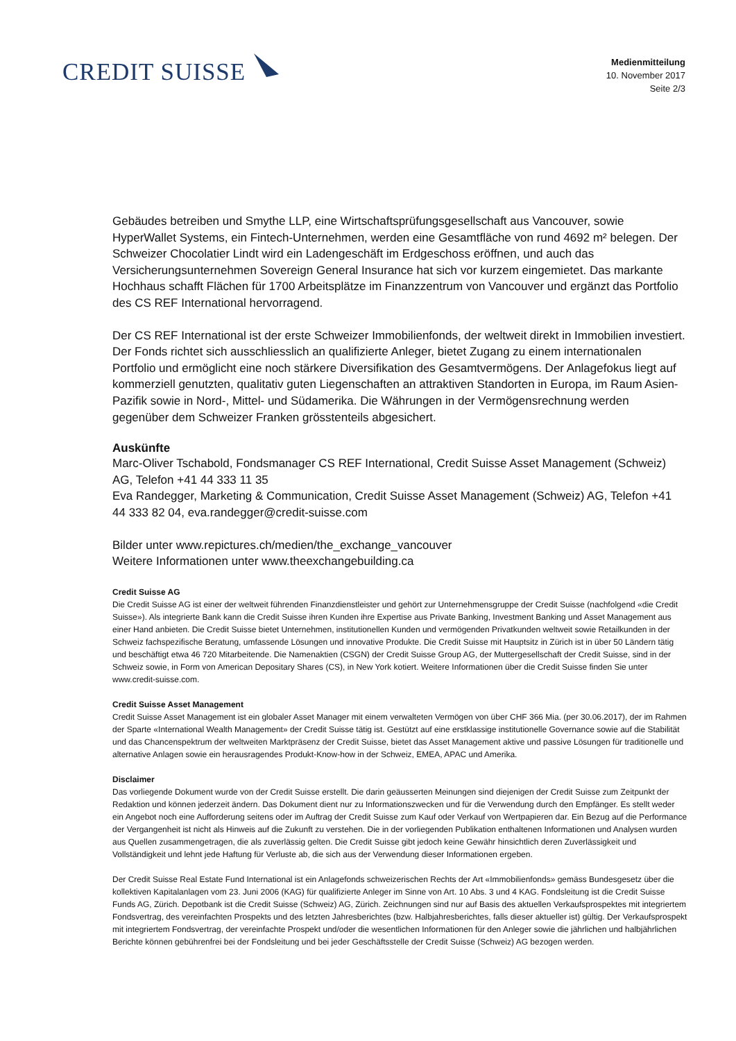CREDIT SUISSE
Medienmitteilung
10. November 2017
Seite 2/3
Gebäudes betreiben und Smythe LLP, eine Wirtschaftsprüfungsgesellschaft aus Vancouver, sowie HyperWallet Systems, ein Fintech-Unternehmen, werden eine Gesamtfläche von rund 4692 m² belegen. Der Schweizer Chocolatier Lindt wird ein Ladengeschäft im Erdgeschoss eröffnen, und auch das Versicherungsunternehmen Sovereign General Insurance hat sich vor kurzem eingemietet. Das markante Hochhaus schafft Flächen für 1700 Arbeitsplätze im Finanzzentrum von Vancouver und ergänzt das Portfolio des CS REF International hervorragend.
Der CS REF International ist der erste Schweizer Immobilienfonds, der weltweit direkt in Immobilien investiert. Der Fonds richtet sich ausschliesslich an qualifizierte Anleger, bietet Zugang zu einem internationalen Portfolio und ermöglicht eine noch stärkere Diversifikation des Gesamtvermögens. Der Anlagefokus liegt auf kommerziell genutzten, qualitativ guten Liegenschaften an attraktiven Standorten in Europa, im Raum Asien-Pazifik sowie in Nord-, Mittel- und Südamerika. Die Währungen in der Vermögensrechnung werden gegenüber dem Schweizer Franken grösstenteils abgesichert.
Auskünfte
Marc-Oliver Tschabold, Fondsmanager CS REF International, Credit Suisse Asset Management (Schweiz) AG, Telefon +41 44 333 11 35
Eva Randegger, Marketing & Communication, Credit Suisse Asset Management (Schweiz) AG, Telefon +41 44 333 82 04, eva.randegger@credit-suisse.com
Bilder unter www.repictures.ch/medien/the_exchange_vancouver
Weitere Informationen unter www.theexchangebuilding.ca
Credit Suisse AG
Die Credit Suisse AG ist einer der weltweit führenden Finanzdienstleister und gehört zur Unternehmensgruppe der Credit Suisse (nachfolgend «die Credit Suisse»). Als integrierte Bank kann die Credit Suisse ihren Kunden ihre Expertise aus Private Banking, Investment Banking und Asset Management aus einer Hand anbieten. Die Credit Suisse bietet Unternehmen, institutionellen Kunden und vermögenden Privatkunden weltweit sowie Retailkunden in der Schweiz fachspezifische Beratung, umfassende Lösungen und innovative Produkte. Die Credit Suisse mit Hauptsitz in Zürich ist in über 50 Ländern tätig und beschäftigt etwa 46 720 Mitarbeitende. Die Namenaktien (CSGN) der Credit Suisse Group AG, der Muttergesellschaft der Credit Suisse, sind in der Schweiz sowie, in Form von American Depositary Shares (CS), in New York kotiert. Weitere Informationen über die Credit Suisse finden Sie unter www.credit-suisse.com.
Credit Suisse Asset Management
Credit Suisse Asset Management ist ein globaler Asset Manager mit einem verwalteten Vermögen von über CHF 366 Mia. (per 30.06.2017), der im Rahmen der Sparte «International Wealth Management» der Credit Suisse tätig ist. Gestützt auf eine erstklassige institutionelle Governance sowie auf die Stabilität und das Chancenspektrum der weltweiten Marktpräsenz der Credit Suisse, bietet das Asset Management aktive und passive Lösungen für traditionelle und alternative Anlagen sowie ein herausragendes Produkt-Know-how in der Schweiz, EMEA, APAC und Amerika.
Disclaimer
Das vorliegende Dokument wurde von der Credit Suisse erstellt. Die darin geäusserten Meinungen sind diejenigen der Credit Suisse zum Zeitpunkt der Redaktion und können jederzeit ändern. Das Dokument dient nur zu Informationszwecken und für die Verwendung durch den Empfänger. Es stellt weder ein Angebot noch eine Aufforderung seitens oder im Auftrag der Credit Suisse zum Kauf oder Verkauf von Wertpapieren dar. Ein Bezug auf die Performance der Vergangenheit ist nicht als Hinweis auf die Zukunft zu verstehen. Die in der vorliegenden Publikation enthaltenen Informationen und Analysen wurden aus Quellen zusammengetragen, die als zuverlässig gelten. Die Credit Suisse gibt jedoch keine Gewähr hinsichtlich deren Zuverlässigkeit und Vollständigkeit und lehnt jede Haftung für Verluste ab, die sich aus der Verwendung dieser Informationen ergeben.
Der Credit Suisse Real Estate Fund International ist ein Anlagefonds schweizerischen Rechts der Art «Immobilienfonds» gemäss Bundesgesetz über die kollektiven Kapitalanlagen vom 23. Juni 2006 (KAG) für qualifizierte Anleger im Sinne von Art. 10 Abs. 3 und 4 KAG. Fondsleitung ist die Credit Suisse Funds AG, Zürich. Depotbank ist die Credit Suisse (Schweiz) AG, Zürich. Zeichnungen sind nur auf Basis des aktuellen Verkaufsprospektes mit integriertem Fondsvertrag, des vereinfachten Prospekts und des letzten Jahresberichtes (bzw. Halbjahresberichtes, falls dieser aktueller ist) gültig. Der Verkaufsprospekt mit integriertem Fondsvertrag, der vereinfachte Prospekt und/oder die wesentlichen Informationen für den Anleger sowie die jährlichen und halbjährlichen Berichte können gebührenfrei bei der Fondsleitung und bei jeder Geschäftsstelle der Credit Suisse (Schweiz) AG bezogen werden.